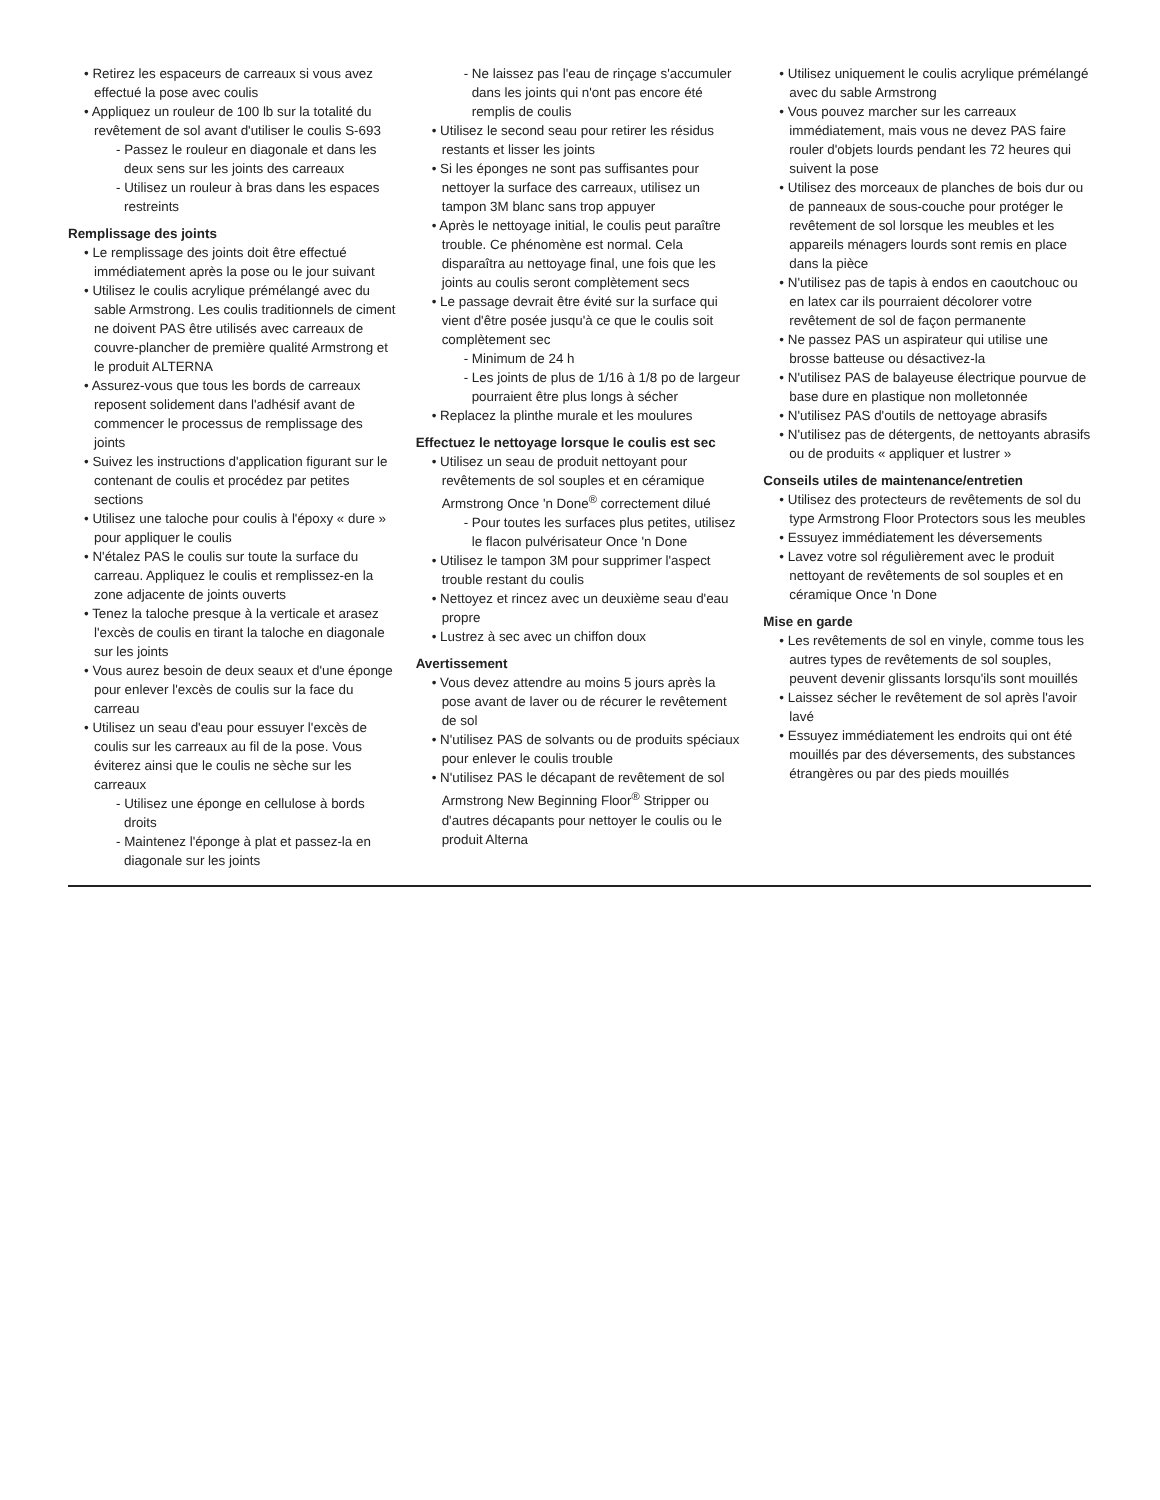• Retirez les espaceurs de carreaux si vous avez effectué la pose avec coulis
• Appliquez un rouleur de 100 lb sur la totalité du revêtement de sol avant d'utiliser le coulis S-693
- Passez le rouleur en diagonale et dans les deux sens sur les joints des carreaux
- Utilisez un rouleur à bras dans les espaces restreints
Remplissage des joints
• Le remplissage des joints doit être effectué immédiatement après la pose ou le jour suivant
• Utilisez le coulis acrylique prémélangé avec du sable Armstrong. Les coulis traditionnels de ciment ne doivent PAS être utilisés avec carreaux de couvre-plancher de première qualité Armstrong et le produit ALTERNA
• Assurez-vous que tous les bords de carreaux reposent solidement dans l'adhésif avant de commencer le processus de remplissage des joints
• Suivez les instructions d'application figurant sur le contenant de coulis et procédez par petites sections
• Utilisez une taloche pour coulis à l'époxy « dure » pour appliquer le coulis
• N'étalez PAS le coulis sur toute la surface du carreau. Appliquez le coulis et remplissez-en la zone adjacente de joints ouverts
• Tenez la taloche presque à la verticale et arasez l'excès de coulis en tirant la taloche en diagonale sur les joints
• Vous aurez besoin de deux seaux et d'une éponge pour enlever l'excès de coulis sur la face du carreau
• Utilisez un seau d'eau pour essuyer l'excès de coulis sur les carreaux au fil de la pose. Vous éviterez ainsi que le coulis ne sèche sur les carreaux
- Utilisez une éponge en cellulose à bords droits
- Maintenez l'éponge à plat et passez-la en diagonale sur les joints
- Ne laissez pas l'eau de rinçage s'accumuler dans les joints qui n'ont pas encore été remplis de coulis
• Utilisez le second seau pour retirer les résidus restants et lisser les joints
• Si les éponges ne sont pas suffisantes pour nettoyer la surface des carreaux, utilisez un tampon 3M blanc sans trop appuyer
• Après le nettoyage initial, le coulis peut paraître trouble. Ce phénomène est normal. Cela disparaîtra au nettoyage final, une fois que les joints au coulis seront complètement secs
• Le passage devrait être évité sur la surface qui vient d'être posée jusqu'à ce que le coulis soit complètement sec
- Minimum de 24 h
- Les joints de plus de 1/16 à 1/8 po de largeur pourraient être plus longs à sécher
• Replacez la plinthe murale et les moulures
Effectuez le nettoyage lorsque le coulis est sec
• Utilisez un seau de produit nettoyant pour revêtements de sol souples et en céramique Armstrong Once 'n Done<sup>®</sup> correctement dilué
- Pour toutes les surfaces plus petites, utilisez le flacon pulvérisateur Once 'n Done
• Utilisez le tampon 3M pour supprimer l'aspect trouble restant du coulis
• Nettoyez et rincez avec un deuxième seau d'eau propre
• Lustrez à sec avec un chiffon doux
Avertissement
• Vous devez attendre au moins 5 jours après la pose avant de laver ou de récurer le revêtement de sol
• N'utilisez PAS de solvants ou de produits spéciaux pour enlever le coulis trouble
• N'utilisez PAS le décapant de revêtement de sol Armstrong New Beginning Floor<sup>®</sup> Stripper ou d'autres décapants pour nettoyer le coulis ou le produit Alterna
• Utilisez uniquement le coulis acrylique prémélangé avec du sable Armstrong
• Vous pouvez marcher sur les carreaux immédiatement, mais vous ne devez PAS faire rouler d'objets lourds pendant les 72 heures qui suivent la pose
• Utilisez des morceaux de planches de bois dur ou de panneaux de sous-couche pour protéger le revêtement de sol lorsque les meubles et les appareils ménagers lourds sont remis en place dans la pièce
• N'utilisez pas de tapis à endos en caoutchouc ou en latex car ils pourraient décolorer votre revêtement de sol de façon permanente
• Ne passez PAS un aspirateur qui utilise une brosse batteuse ou désactivez-la
• N'utilisez PAS de balayeuse électrique pourvue de base dure en plastique non molletonnée
• N'utilisez PAS d'outils de nettoyage abrasifs
• N'utilisez pas de détergents, de nettoyants abrasifs ou de produits « appliquer et lustrer »
Conseils utiles de maintenance/entretien
• Utilisez des protecteurs de revêtements de sol du type Armstrong Floor Protectors sous les meubles
• Essuyez immédiatement les déversements
• Lavez votre sol régulièrement avec le produit nettoyant de revêtements de sol souples et en céramique Once 'n Done
Mise en garde
• Les revêtements de sol en vinyle, comme tous les autres types de revêtements de sol souples, peuvent devenir glissants lorsqu'ils sont mouillés
• Laissez sécher le revêtement de sol après l'avoir lavé
• Essuyez immédiatement les endroits qui ont été mouillés par des déversements, des substances étrangères ou par des pieds mouillés